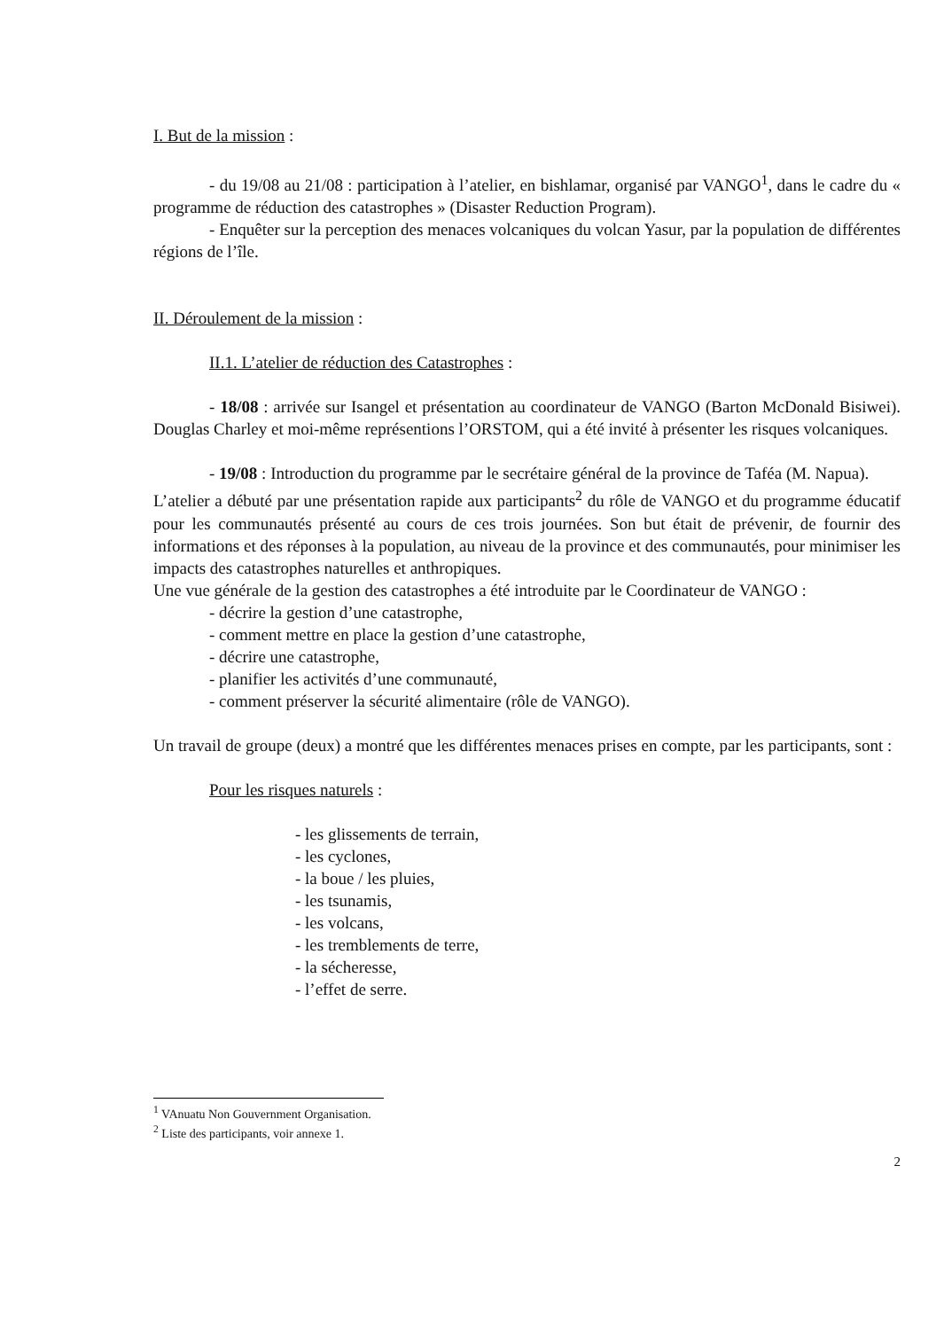I. But de la mission :
- du 19/08 au 21/08 : participation à l’atelier, en bishlamar, organisé par VANGO<sup>1</sup>, dans le cadre du « programme de réduction des catastrophes » (Disaster Reduction Program).
- Enquêter sur la perception des menaces volcaniques du volcan Yasur, par la population de différentes régions de l’île.
II. Déroulement de la mission :
II.1. L’atelier de réduction des Catastrophes :
- 18/08 : arrivée sur Isangel et présentation au coordinateur de VANGO (Barton McDonald Bisiwei). Douglas Charley et moi-même représentions l’ORSTOM, qui a été invité à présenter les risques volcaniques.
- 19/08 : Introduction du programme par le secrétaire général de la province de Taféa (M. Napua).
L’atelier a débuté par une présentation rapide aux participants<sup>2</sup> du rôle de VANGO et du programme éducatif pour les communautés présenté au cours de ces trois journées. Son but était de prévenir, de fournir des informations et des réponses à la population, au niveau de la province et des communautés, pour minimiser les impacts des catastrophes naturelles et anthropiques.
Une vue générale de la gestion des catastrophes a été introduite par le Coordinateur de VANGO :
- décrire la gestion d’une catastrophe,
- comment mettre en place la gestion d’une catastrophe,
- décrire une catastrophe,
- planifier les activités d’une communauté,
- comment préserver la sécurité alimentaire (rôle de VANGO).
Un travail de groupe (deux) a montré que les différentes menaces prises en compte, par les participants, sont :
Pour les risques naturels :
- les glissements de terrain,
- les cyclones,
- la boue / les pluies,
- les tsunamis,
- les volcans,
- les tremblements de terre,
- la sécheresse,
- l’effet de serre.
<sup>1</sup> VAnuatu Non Gouvernment Organisation.
<sup>2</sup> Liste des participants, voir annexe 1.
2